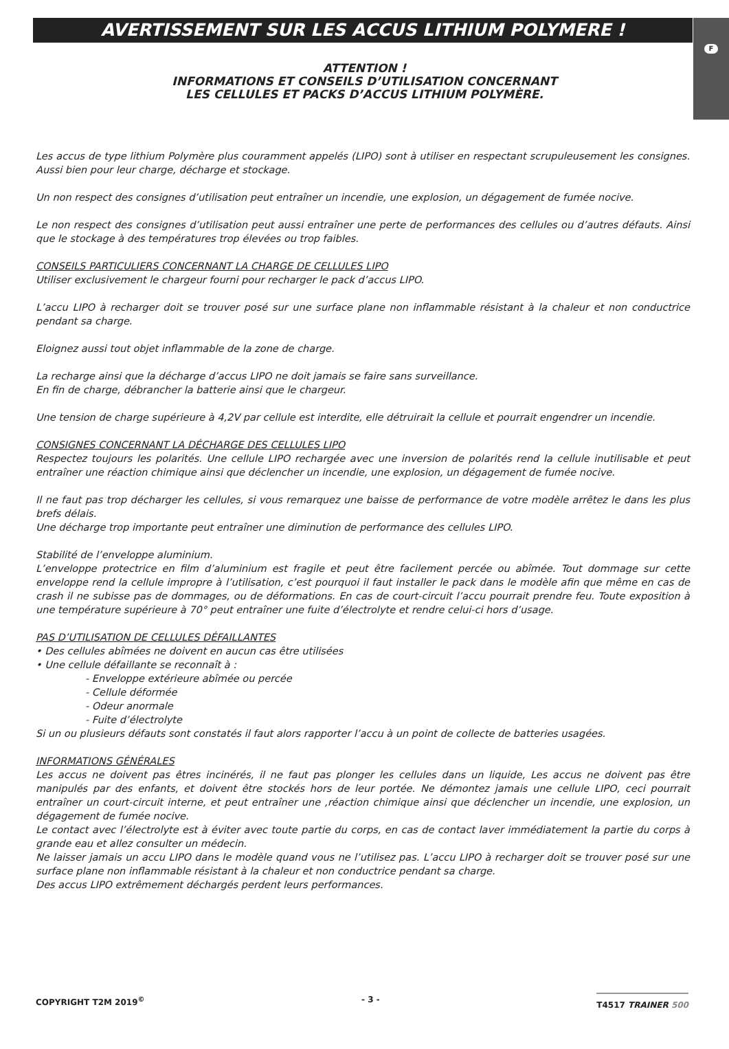F
AVERTISSEMENT SUR LES ACCUS LITHIUM POLYMERE !
ATTENTION !
INFORMATIONS ET CONSEILS D’UTILISATION CONCERNANT
LES CELLULES ET PACKS D’ACCUS LITHIUM POLYMÈRE.
Les accus de type lithium Polymère plus couramment appelés (LIPO) sont à utiliser en respectant scrupuleusement les consignes. Aussi bien pour leur charge, décharge et stockage.
Un non respect des consignes d’utilisation peut entraîner un incendie, une explosion, un dégagement de fumée nocive.
Le non respect des consignes d’utilisation peut aussi entraîner une perte de performances des cellules ou d’autres défauts. Ainsi que le stockage à des températures trop élevées ou trop faibles.
CONSEILS PARTICULIERS CONCERNANT LA CHARGE DE CELLULES LIPO
Utiliser exclusivement le chargeur fourni pour recharger le pack d’accus LIPO.
L’accu LIPO à recharger doit se trouver posé sur une surface plane non inflammable résistant à la chaleur et non conductrice pendant sa charge.
Eloignez aussi tout objet inflammable de la zone de charge.
La recharge ainsi que la décharge d’accus LIPO ne doit jamais se faire sans surveillance.
En fin de charge, débrancher la batterie ainsi que le chargeur.
Une tension de charge supérieure à 4,2V par cellule est interdite, elle détruirait la cellule et pourrait engendrer un incendie.
CONSIGNES CONCERNANT LA DÉCHARGE DES CELLULES LIPO
Respectez toujours les polarités. Une cellule LIPO rechargée avec une inversion de polarités rend la cellule inutilisable et peut entraîner une réaction chimique ainsi que déclencher un incendie, une explosion, un dégagement de fumée nocive.
Il ne faut pas trop décharger les cellules, si vous remarquez une baisse de performance de votre modèle arrêtez le dans les plus brefs délais.
Une décharge trop importante peut entraîner une diminution de performance des cellules LIPO.
Stabilité de l’enveloppe aluminium.
L’enveloppe protectrice en film d’aluminium est fragile et peut être facilement percée ou abîmée. Tout dommage sur cette enveloppe rend la cellule impropre à l’utilisation, c’est pourquoi il faut installer le pack dans le modèle afin que même en cas de crash il ne subisse pas de dommages, ou de déformations. En cas de court-circuit l’accu pourrait prendre feu. Toute exposition à une température supérieure à 70° peut entraîner une fuite d’électrolyte et rendre celui-ci hors d’usage.
PAS D’UTILISATION DE CELLULES DÉFAILLANTES
• Des cellules abîmées ne doivent en aucun cas être utilisées
• Une cellule défaillante se reconnaît à :
- Enveloppe extérieure abîmée ou percée
- Cellule déformée
- Odeur anormale
- Fuite d’électrolyte
Si un ou plusieurs défauts sont constatés il faut alors rapporter l’accu à un point de collecte de batteries usagées.
INFORMATIONS GÉNÉRALES
Les accus ne doivent pas êtres incinérés, il ne faut pas plonger les cellules dans un liquide, Les accus ne doivent pas être manipulés par des enfants, et doivent être stockés hors de leur portée. Ne démontez jamais une cellule LIPO, ceci pourrait entraîner un court-circuit interne, et peut entraîner une ,réaction chimique ainsi que déclencher un incendie, une explosion, un dégagement de fumée nocive.
Le contact avec l’électrolyte est à éviter avec toute partie du corps, en cas de contact laver immédiatement la partie du corps à grande eau et allez consulter un médecin.
Ne laisser jamais un accu LIPO dans le modèle quand vous ne l’utilisez pas. L’accu LIPO à recharger doit se trouver posé sur une surface plane non inflammable résistant à la chaleur et non conductrice pendant sa charge.
Des accus LIPO extrêmement déchargés perdent leurs performances.
COPYRIGHT T2M 2019<sup>©</sup> - 3 - T4517 TRAINER 500